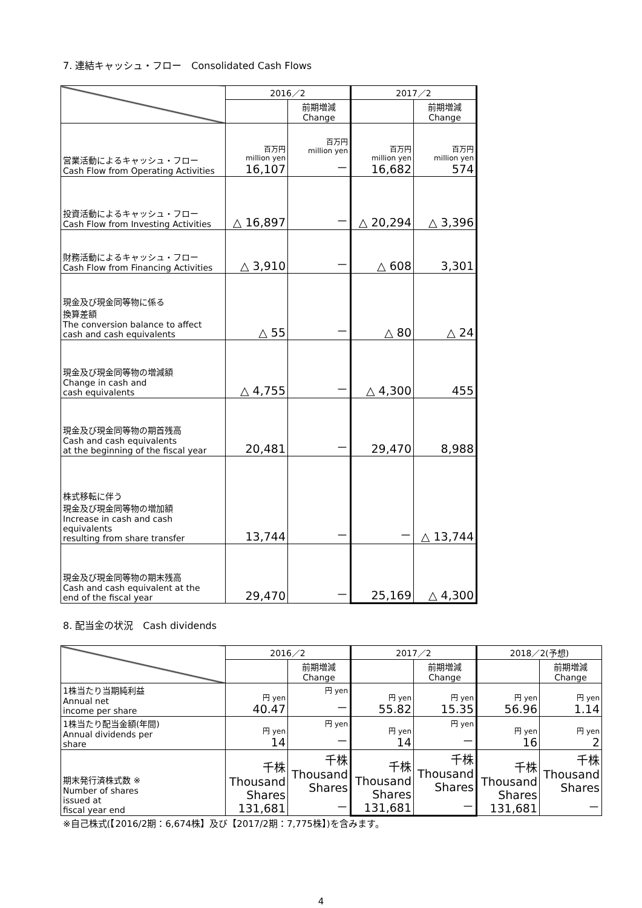7. 連結キャッシュ・フロー　Consolidated Cash Flows
| | 2016／2 | | 2017／2 | |
| --- | --- | --- | --- | --- |
| | | 前期増減 Change | | 前期増減 Change |
| 営業活動によるキャッシュ・フロー Cash Flow from Operating Activities | 百万円 million yen 16,107 | 百万円 million yen － | 百万円 million yen 16,682 | 百万円 million yen 574 |
| 投資活動によるキャッシュ・フロー Cash Flow from Investing Activities | △ 16,897 | － | △ 20,294 | △ 3,396 |
| 財務活動によるキャッシュ・フロー Cash Flow from Financing Activities | △ 3,910 | － | △ 608 | 3,301 |
| 現金及び現金同等物に係る 換算差額 The conversion balance to affect cash and cash equivalents | △ 55 | － | △ 80 | △ 24 |
| 現金及び現金同等物の増減額 Change in cash and cash equivalents | △ 4,755 | － | △ 4,300 | 455 |
| 現金及び現金同等物の期首残高 Cash and cash equivalents at the beginning of the fiscal year | 20,481 | － | 29,470 | 8,988 |
| 株式移転に伴う 現金及び現金同等物の増加額 Increase in cash and cash equivalents resulting from share transfer | 13,744 | － | － | △ 13,744 |
| 現金及び現金同等物の期末残高 Cash and cash equivalent at the end of the fiscal year | 29,470 | － | 25,169 | △ 4,300 |
8. 配当金の状況　Cash dividends
| | 2016／2 | | 2017／2 | | 2018／2(予想) | |
| --- | --- | --- | --- | --- | --- | --- |
| | | 前期増減 Change | | 前期増減 Change | | 前期増減 Change |
| 1株当たり当期純利益 Annual net income per share | 円 yen 40.47 | 円 yen － | 円 yen 55.82 | 円 yen 15.35 | 円 yen 56.96 | 円 yen 1.14 |
| 1株当たり配当金額(年間) Annual dividends per share | 円 yen 14 | 円 yen － | 円 yen 14 | 円 yen － | 円 yen 16 | 円 yen 2 |
| 期末発行済株式数 ※ Number of shares issued at fiscal year end | 千株 Thousand Shares 131,681 | 千株 Thousand Shares － | 千株 Thousand Shares 131,681 | 千株 Thousand Shares － | 千株 Thousand Shares 131,681 | 千株 Thousand Shares － |
※自己株式(【2016/2期：6,674株】及び【2017/2期：7,775株】)を含みます。
4